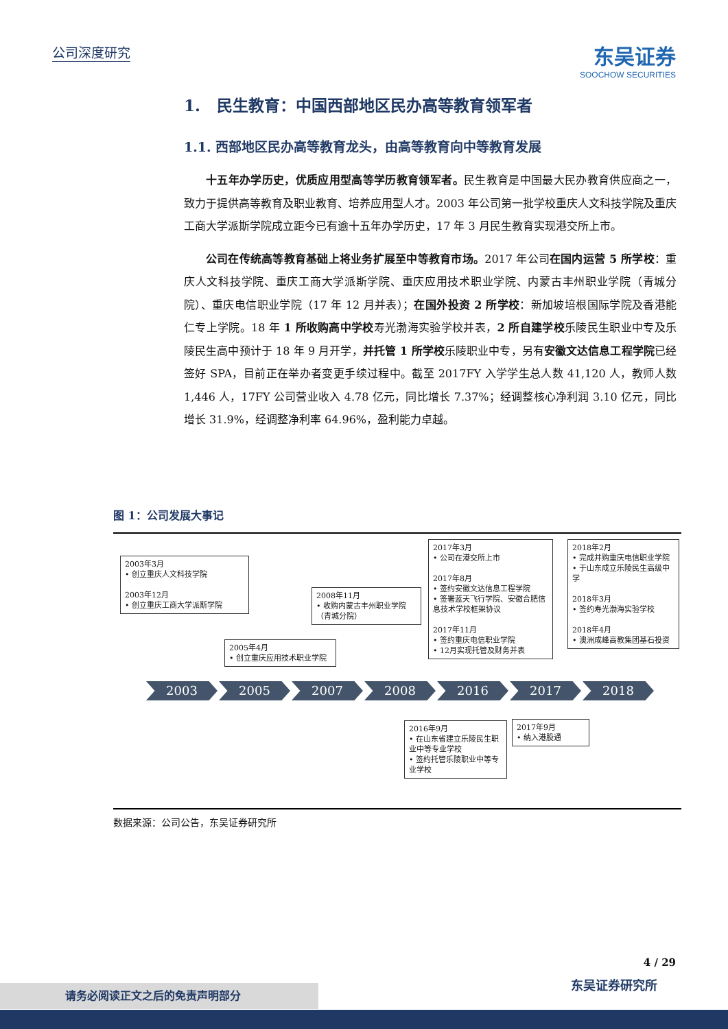公司深度研究
东吴证券
SOOCHOW SECURITIES
1. 民生教育：中国西部地区民办高等教育领军者
1.1. 西部地区民办高等教育龙头，由高等教育向中等教育发展
十五年办学历史，优质应用型高等学历教育领军者。民生教育是中国最大民办教育供应商之一，致力于提供高等教育及职业教育、培养应用型人才。2003 年公司第一批学校重庆人文科技学院及重庆工商大学派斯学院成立距今已有逾十五年办学历史，17 年 3 月民生教育实现港交所上市。
公司在传统高等教育基础上将业务扩展至中等教育市场。2017 年公司在国内运营 5 所学校：重庆人文科技学院、重庆工商大学派斯学院、重庆应用技术职业学院、内蒙古丰州职业学院（青城分院）、重庆电信职业学院（17 年 12 月并表）；在国外投资 2 所学校：新加坡培根国际学院及香港能仁专上学院。18 年 1 所收购高中学校寿光渤海实验学校并表，2 所自建学校乐陵民生职业中专及乐陵民生高中预计于 18 年 9 月开学，并托管 1 所学校乐陵职业中专，另有安徽文达信息工程学院已经签好 SPA，目前正在举办者变更手续过程中。截至 2017FY 入学学生总人数 41,120 人，教师人数 1,446 人，17FY 公司营业收入 4.78 亿元，同比增长 7.37%；经调整核心净利润 3.10 亿元，同比增长 31.9%，经调整净利率 64.96%，盈利能力卓越。
图 1：公司发展大事记
2003年3月
• 创立重庆人文科技学院
2003年12月
• 创立重庆工商大学派斯学院
2005年4月
• 创立重庆应用技术职业学院
2008年11月
• 收购内蒙古丰州职业学院（青城分院）
2017年3月
• 公司在港交所上市
2017年8月
• 签约安徽文达信息工程学院
• 签署蓝天飞行学院、安徽合肥信息技术学校框架协议
2017年11月
• 签约重庆电信职业学院
• 12月实现托管及财务并表
2018年2月
• 完成并购重庆电信职业学院
• 于山东成立乐陵民生高级中学
2018年3月
• 签约寿光渤海实验学校
2018年4月
• 澳洲成峰高教集团基石投资
2003 2005 2007 2008 2016 2017 2018
2016年9月
• 在山东省建立乐陵民生职业中等专业学校
• 签约托管乐陵职业中等专业学校
2017年9月
• 纳入港股通
数据来源：公司公告，东吴证券研究所
4 / 29
东吴证券研究所 请务必阅读正文之后的免责声明部分